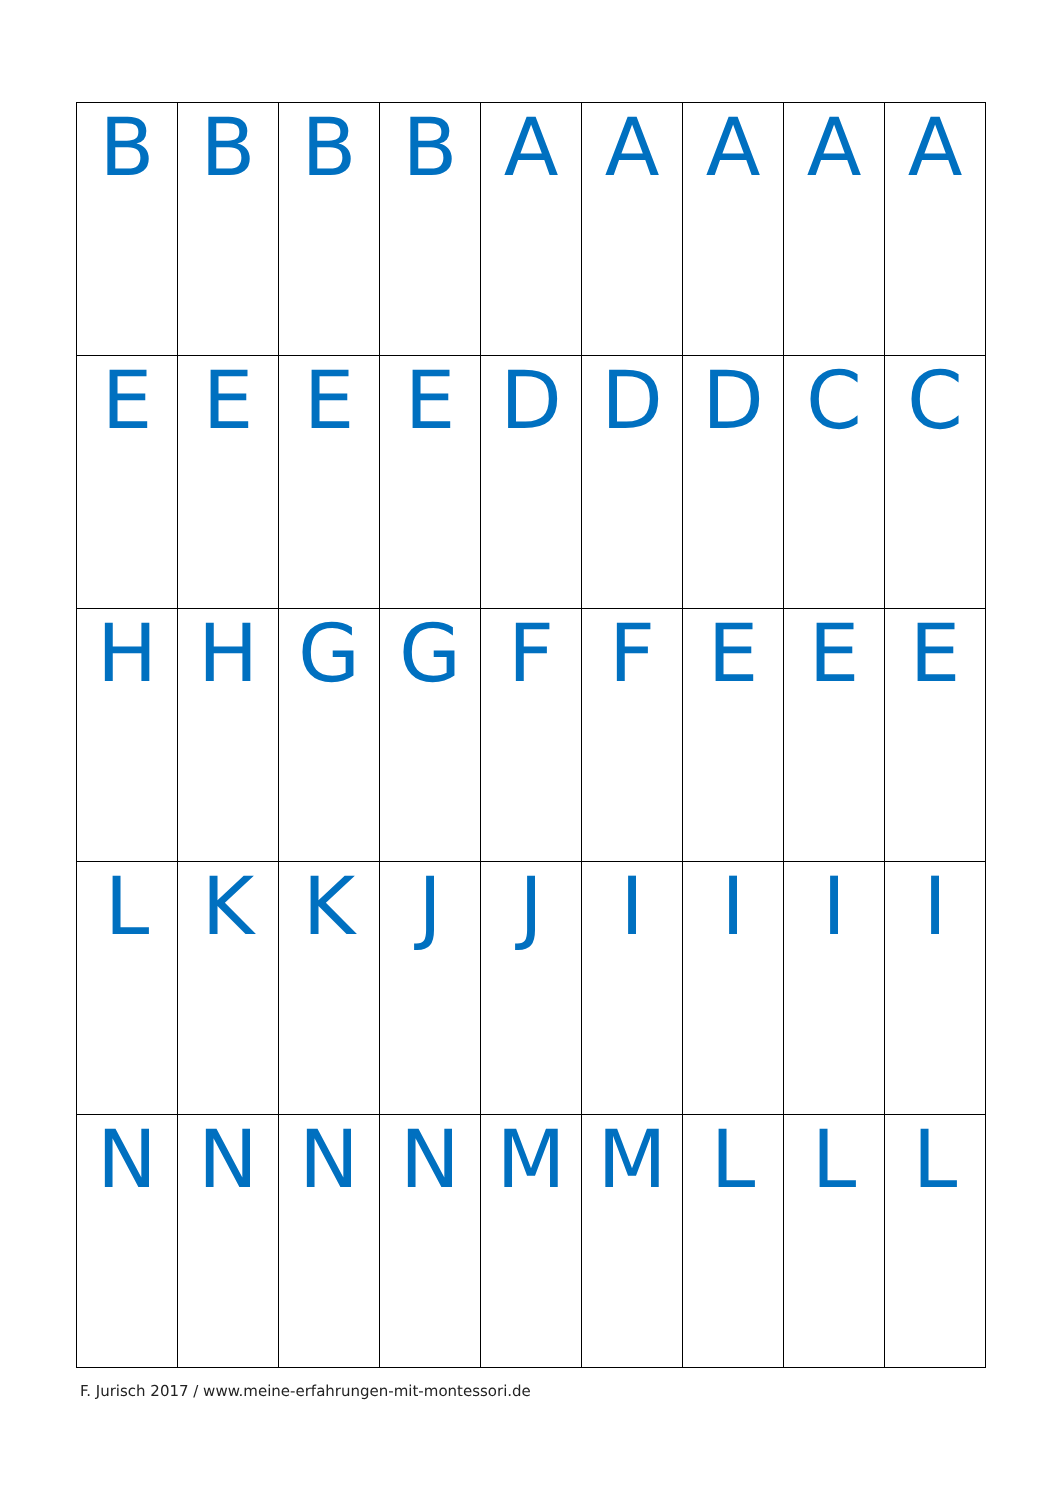| B | B | B | B | A | A | A | A | A |
| E | E | E | E | D | D | D | C | C |
| H | H | G | G | F | F | E | E | E |
| L | K | K | J | J | I | I | I | I |
| N | N | N | N | M | M | L | L | L |
F. Jurisch 2017 / www.meine-erfahrungen-mit-montessori.de